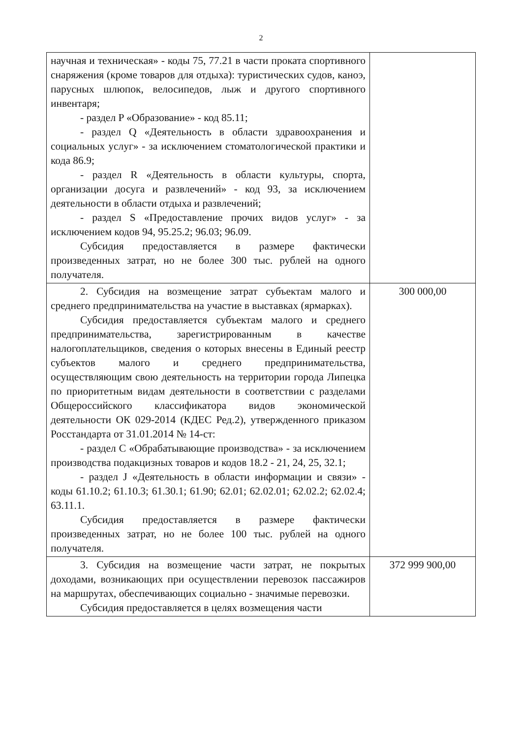2
| научная и техническая» - коды 75, 77.21 в части проката спортивного снаряжения (кроме товаров для отдыха): туристических судов, каноэ, парусных шлюпок, велосипедов, лыж и другого спортивного инвентаря; - раздел P «Образование» - код 85.11; - раздел Q «Деятельность в области здравоохранения и социальных услуг» - за исключением стоматологической практики и кода 86.9; - раздел R «Деятельность в области культуры, спорта, организации досуга и развлечений» - код 93, за исключением деятельности в области отдыха и развлечений; - раздел S «Предоставление прочих видов услуг» - за исключением кодов 94, 95.25.2; 96.03; 96.09. Субсидия предоставляется в размере фактически произведенных затрат, но не более 300 тыс. рублей на одного получателя. | |
| 2. Субсидия на возмещение затрат субъектам малого и среднего предпринимательства на участие в выставках (ярмарках). Субсидия предоставляется субъектам малого и среднего предпринимательства, зарегистрированным в качестве налогоплательщиков, сведения о которых внесены в Единый реестр субъектов малого и среднего предпринимательства, осуществляющим свою деятельность на территории города Липецка по приоритетным видам деятельности в соответствии с разделами Общероссийского классификатора видов экономической деятельности ОК 029-2014 (КДЕС Ред.2), утвержденного приказом Росстандарта от 31.01.2014 № 14-ст: - раздел C «Обрабатывающие производства» - за исключением производства подакцизных товаров и кодов 18.2 - 21, 24, 25, 32.1; - раздел J «Деятельность в области информации и связи» - коды 61.10.2; 61.10.3; 61.30.1; 61.90; 62.01; 62.02.01; 62.02.2; 62.02.4; 63.11.1. Субсидия предоставляется в размере фактически произведенных затрат, но не более 100 тыс. рублей на одного получателя. | 300 000,00 |
| 3. Субсидия на возмещение части затрат, не покрытых доходами, возникающих при осуществлении перевозок пассажиров на маршрутах, обеспечивающих социально - значимые перевозки. Субсидия предоставляется в целях возмещения части | 372 999 900,00 |